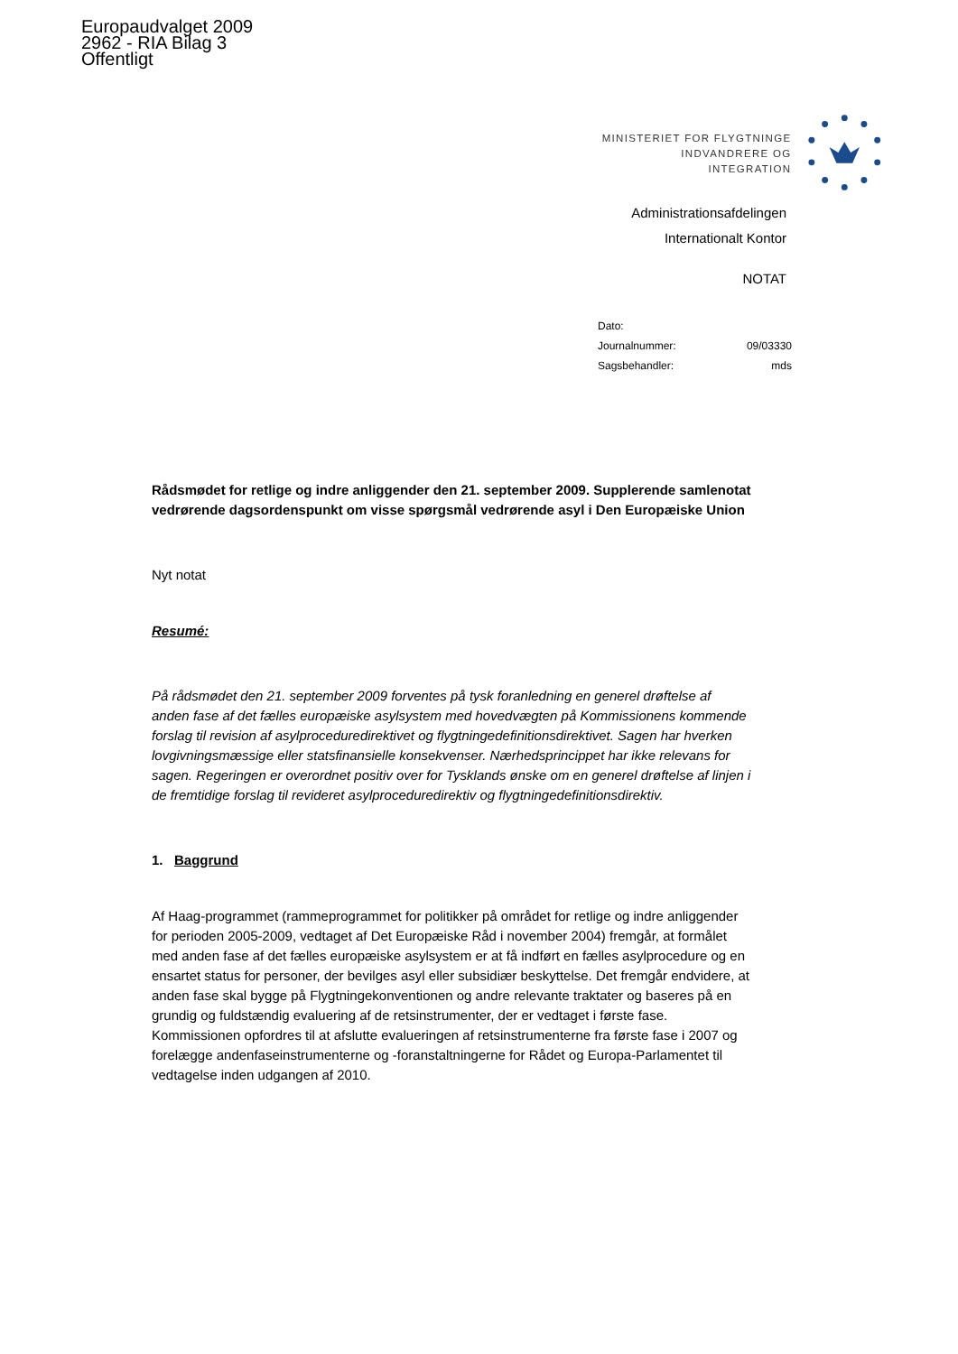Europaudvalget 2009
2962 - RIA Bilag 3
Offentligt
MINISTERIET FOR FLYGTNINGE
INDVANDRERE OG INTEGRATION
Administrationsafdelingen
Internationalt Kontor
NOTAT
Dato:
Journalnummer: 09/03330
Sagsbehandler: mds
Rådsmødet for retlige og indre anliggender den 21. september 2009. Supplerende samlenotat vedrørende dagsordenspunkt om visse spørgsmål vedrørende asyl i Den Europæiske Union
Nyt notat
Resumé:
På rådsmødet den 21. september 2009 forventes på tysk foranledning en generel drøftelse af anden fase af det fælles europæiske asylsystem med hovedvægten på Kommissionens kommende forslag til revision af asylproceduredirektivet og flygtningedefinitionsdirektivet. Sagen har hverken lovgivningsmæssige eller statsfinansielle konsekvenser. Nærhedsprincippet har ikke relevans for sagen. Regeringen er overordnet positiv over for Tysklands ønske om en generel drøftelse af linjen i de fremtidige forslag til revideret asylproceduredirektiv og flygtningedefinitionsdirektiv.
1. Baggrund
Af Haag-programmet (rammeprogrammet for politikker på området for retlige og indre anliggender for perioden 2005-2009, vedtaget af Det Europæiske Råd i november 2004) fremgår, at formålet med anden fase af det fælles europæiske asylsystem er at få indført en fælles asylprocedure og en ensartet status for personer, der bevilges asyl eller subsidiær beskyttelse. Det fremgår endvidere, at anden fase skal bygge på Flygtningekonventionen og andre relevante traktater og baseres på en grundig og fuldstændig evaluering af de retsinstrumenter, der er vedtaget i første fase. Kommissionen opfordres til at afslutte evalueringen af retsinstrumenterne fra første fase i 2007 og forelægge andenfaseinstrumenterne og -foranstaltningerne for Rådet og Europa-Parlamentet til vedtagelse inden udgangen af 2010.